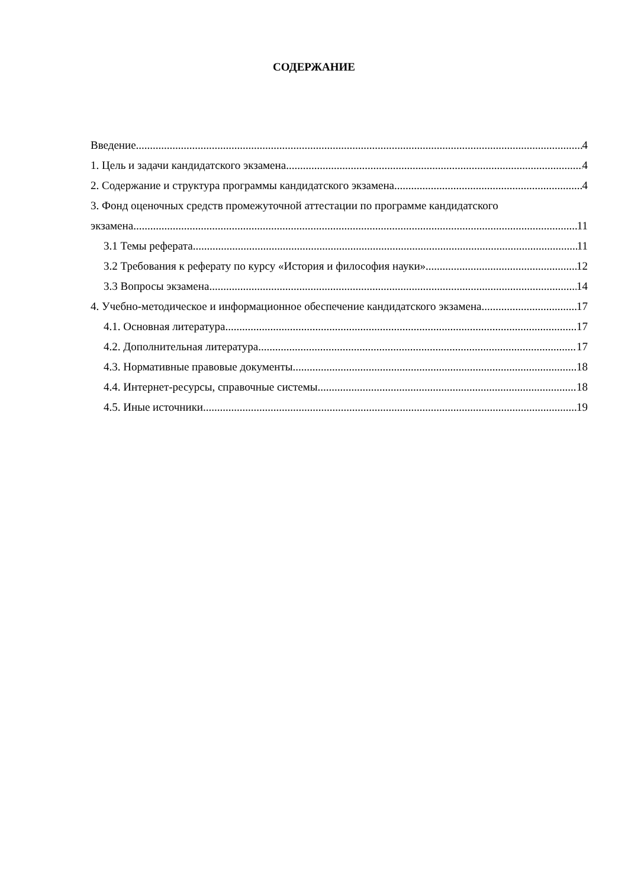СОДЕРЖАНИЕ
Введение 4
1. Цель и задачи кандидатского экзамена 4
2. Содержание и структура программы кандидатского экзамена 4
3. Фонд оценочных средств промежуточной аттестации по программе кандидатского
экзамена 11
3.1 Темы реферата 11
3.2 Требования к реферату по курсу «История и философия науки» 12
3.3 Вопросы экзамена 14
4. Учебно-методическое и информационное обеспечение кандидатского экзамена 17
4.1. Основная литература 17
4.2. Дополнительная литература 17
4.3. Нормативные правовые документы 18
4.4. Интернет-ресурсы, справочные системы 18
4.5. Иные источники 19